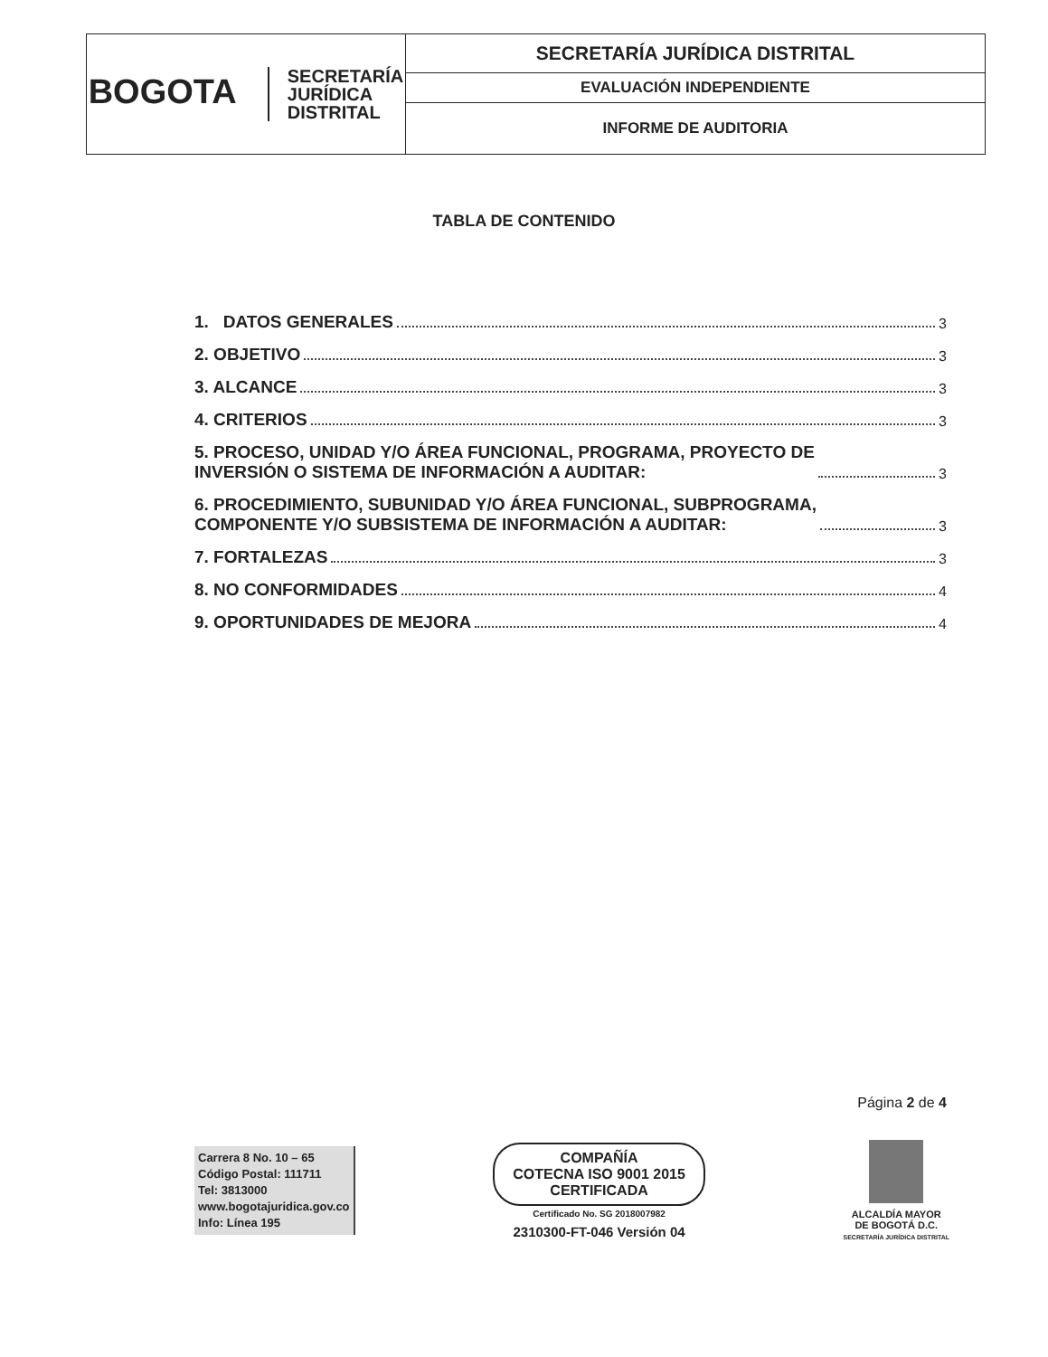| BOGOTA SECRETARÍA JURÍDICA DISTRITAL | SECRETARÍA JURÍDICA DISTRITAL |
| | EVALUACIÓN INDEPENDIENTE |
| | INFORME DE AUDITORIA |
TABLA DE CONTENIDO
1. DATOS GENERALES 3
2. OBJETIVO 3
3. ALCANCE 3
4. CRITERIOS 3
5. PROCESO, UNIDAD Y/O ÁREA FUNCIONAL, PROGRAMA, PROYECTO DE
INVERSIÓN O SISTEMA DE INFORMACIÓN A AUDITAR: 3
6. PROCEDIMIENTO, SUBUNIDAD Y/O ÁREA FUNCIONAL, SUBPROGRAMA,
COMPONENTE Y/O SUBSISTEMA DE INFORMACIÓN A AUDITAR: 3
7. FORTALEZAS 3
8. NO CONFORMIDADES 4
9. OPORTUNIDADES DE MEJORA 4
Página 2 de 4
Carrera 8 No. 10 – 65
Código Postal: 111711
Tel: 3813000
www.bogotajuridica.gov.co
Info: Línea 195
COMPAÑÍA
COTECNA ISO 9001 2015
CERTIFICADA
Certificado No. SG 2018007982
2310300-FT-046 Versión 04
ALCALDÍA MAYOR
DE BOGOTÁ D.C.
SECRETARÍA JURÍDICA DISTRITAL